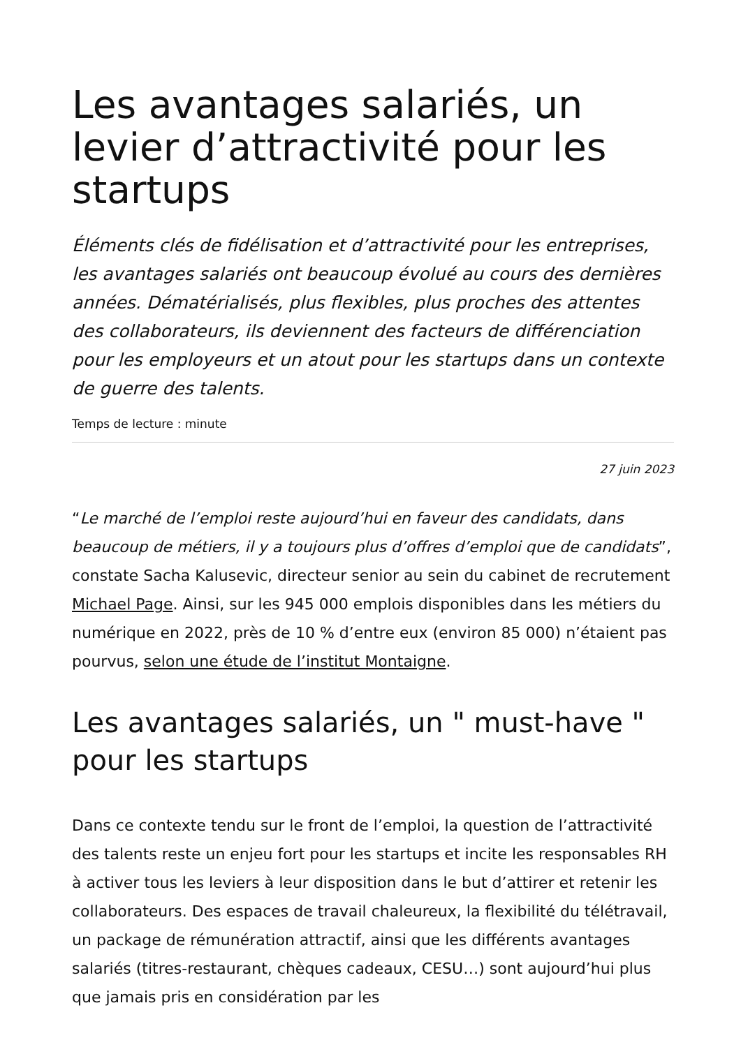Les avantages salariés, un levier d’attractivité pour les startups
Éléments clés de fidélisation et d’attractivité pour les entreprises, les avantages salariés ont beaucoup évolué au cours des dernières années. Dématérialisés, plus flexibles, plus proches des attentes des collaborateurs, ils deviennent des facteurs de différenciation pour les employeurs et un atout pour les startups dans un contexte de guerre des talents.
Temps de lecture : minute
27 juin 2023
“Le marché de l’emploi reste aujourd’hui en faveur des candidats, dans beaucoup de métiers, il y a toujours plus d’offres d’emploi que de candidats”, constate Sacha Kalusevic, directeur senior au sein du cabinet de recrutement Michael Page. Ainsi, sur les 945 000 emplois disponibles dans les métiers du numérique en 2022, près de 10 % d’entre eux (environ 85 000) n’étaient pas pourvus, selon une étude de l’institut Montaigne.
Les avantages salariés, un " must-have " pour les startups
Dans ce contexte tendu sur le front de l’emploi, la question de l’attractivité des talents reste un enjeu fort pour les startups et incite les responsables RH à activer tous les leviers à leur disposition dans le but d’attirer et retenir les collaborateurs. Des espaces de travail chaleureux, la flexibilité du télétravail, un package de rémunération attractif, ainsi que les différents avantages salariés (titres-restaurant, chèques cadeaux, CESU…) sont aujourd’hui plus que jamais pris en considération par les